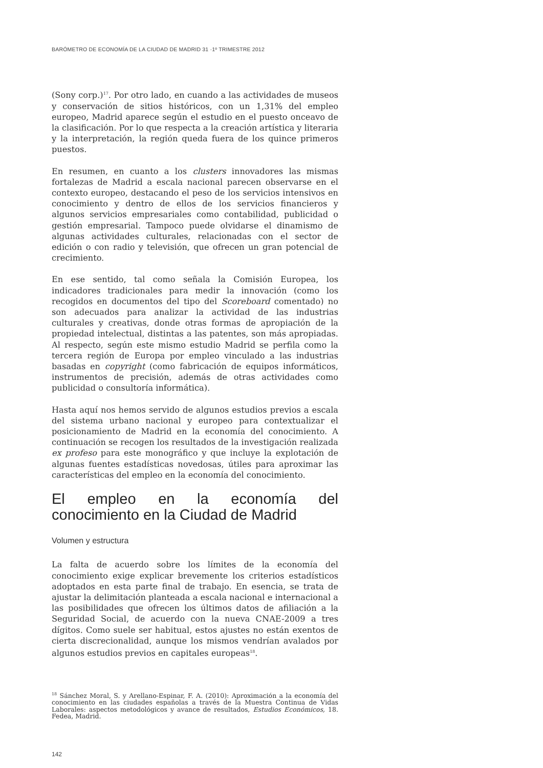BARÓMETRO DE ECONOMÍA DE LA CIUDAD DE MADRID 31 ·1º TRIMESTRE 2012
(Sony corp.)<sup>17</sup>. Por otro lado, en cuando a las actividades de museos y conservación de sitios históricos, con un 1,31% del empleo europeo, Madrid aparece según el estudio en el puesto onceavo de la clasificación. Por lo que respecta a la creación artística y literaria y la interpretación, la región queda fuera de los quince primeros puestos.
En resumen, en cuanto a los clusters innovadores las mismas fortalezas de Madrid a escala nacional parecen observarse en el contexto europeo, destacando el peso de los servicios intensivos en conocimiento y dentro de ellos de los servicios financieros y algunos servicios empresariales como contabilidad, publicidad o gestión empresarial. Tampoco puede olvidarse el dinamismo de algunas actividades culturales, relacionadas con el sector de edición o con radio y televisión, que ofrecen un gran potencial de crecimiento.
En ese sentido, tal como señala la Comisión Europea, los indicadores tradicionales para medir la innovación (como los recogidos en documentos del tipo del Scoreboard comentado) no son adecuados para analizar la actividad de las industrias culturales y creativas, donde otras formas de apropiación de la propiedad intelectual, distintas a las patentes, son más apropiadas. Al respecto, según este mismo estudio Madrid se perfila como la tercera región de Europa por empleo vinculado a las industrias basadas en copyright (como fabricación de equipos informáticos, instrumentos de precisión, además de otras actividades como publicidad o consultoría informática).
Hasta aquí nos hemos servido de algunos estudios previos a escala del sistema urbano nacional y europeo para contextualizar el posicionamiento de Madrid en la economía del conocimiento. A continuación se recogen los resultados de la investigación realizada ex profeso para este monográfico y que incluye la explotación de algunas fuentes estadísticas novedosas, útiles para aproximar las características del empleo en la economía del conocimiento.
El empleo en la economía del conocimiento en la Ciudad de Madrid
Volumen y estructura
La falta de acuerdo sobre los límites de la economía del conocimiento exige explicar brevemente los criterios estadísticos adoptados en esta parte final de trabajo. En esencia, se trata de ajustar la delimitación planteada a escala nacional e internacional a las posibilidades que ofrecen los últimos datos de afiliación a la Seguridad Social, de acuerdo con la nueva CNAE-2009 a tres dígitos. Como suele ser habitual, estos ajustes no están exentos de cierta discrecionalidad, aunque los mismos vendrían avalados por algunos estudios previos en capitales europeas<sup>18</sup>.
<sup>18</sup> Sánchez Moral, S. y Arellano-Espinar, F. A. (2010): Aproximación a la economía del conocimiento en las ciudades españolas a través de la Muestra Continua de Vidas Laborales: aspectos metodológicos y avance de resultados, Estudios Económicos, 18. Fedea, Madrid.
142